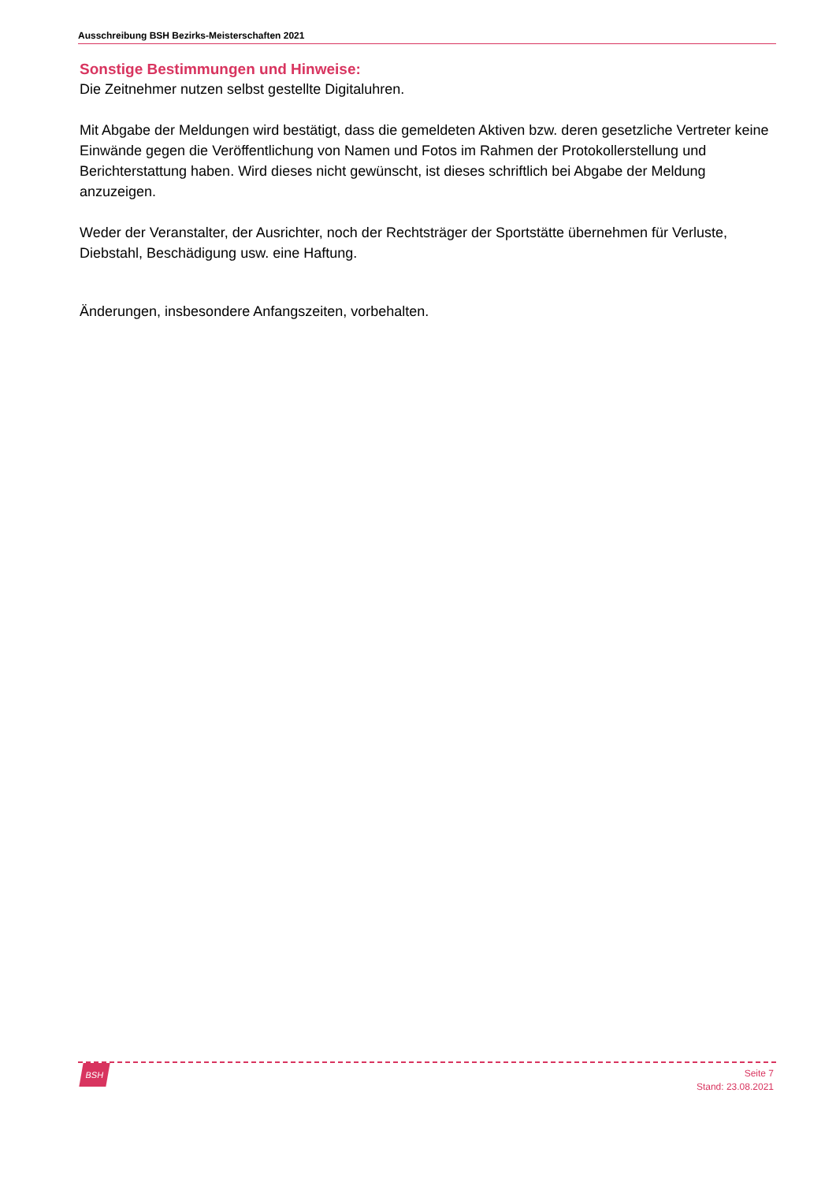Ausschreibung BSH Bezirks-Meisterschaften 2021
Sonstige Bestimmungen und Hinweise:
Die Zeitnehmer nutzen selbst gestellte Digitaluhren.
Mit Abgabe der Meldungen wird bestätigt, dass die gemeldeten Aktiven bzw. deren gesetzliche Vertreter keine Einwände gegen die Veröffentlichung von Namen und Fotos im Rahmen der Protokollerstellung und Berichterstattung haben. Wird dieses nicht gewünscht, ist dieses schriftlich bei Abgabe der Meldung anzuzeigen.
Weder der Veranstalter, der Ausrichter, noch der Rechtsträger der Sportstätte übernehmen für Verluste, Diebstahl, Beschädigung usw. eine Haftung.
Änderungen, insbesondere Anfangszeiten, vorbehalten.
BSH
Seite 7
Stand: 23.08.2021